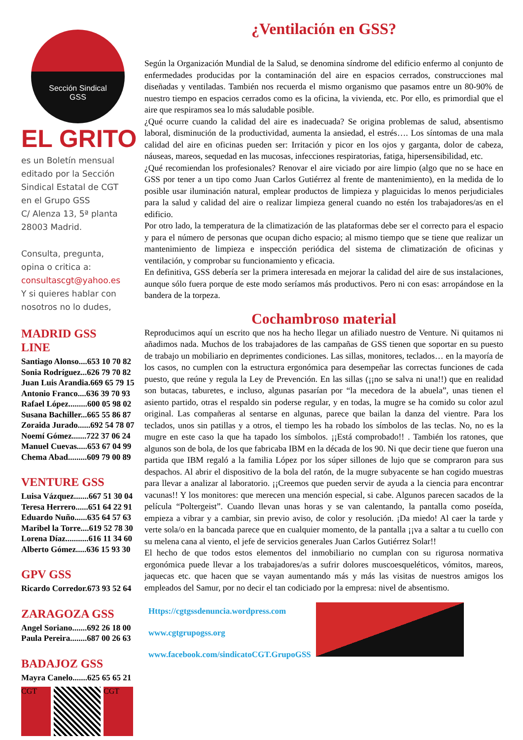Sección Sindical
GSS
EL GRITO
es un Boletín mensual
editado por la Sección
Sindical Estatal de CGT
en el Grupo GSS
C/ Alenza 13, 5ª planta
28003 Madrid.
Consulta, pregunta,
opina o critica a:
consultascgt@yahoo.es
Y si quieres hablar con
nosotros no lo dudes,
MADRID GSS
LINE
Santiago Alonso....653 10 70 82
Sonia Rodríguez...626 79 70 82
Juan Luis Arandia.669 65 79 15
Antonio Franco....636 39 70 93
Rafael López.........600 05 98 02
Susana Bachiller...665 55 86 87
Zoraida Jurado......692 54 78 07
Noemí Gómez.......722 37 06 24
Manuel Cuevas.....653 67 04 99
Chema Abad.........609 79 00 89
VENTURE GSS
Luisa Vázquez.......667 51 30 04
Teresa Herrero......651 64 22 91
Eduardo Nuño......635 64 57 63
Maribel la Torre....619 52 78 30
Lorena Díaz...........616 11 34 60
Alberto Gómez.....636 15 93 30
GPV GSS
Ricardo Corredor.673 93 52 64
ZARAGOZA GSS
Angel Soriano.......692 26 18 00
Paula Pereira........687 00 26 63
BADAJOZ GSS
Mayra Canelo.......625 65 65 21
CGT CGT
¿Ventilación en GSS?
Según la Organización Mundial de la Salud, se denomina síndrome del edificio enfermo al conjunto de enfermedades producidas por la contaminación del aire en espacios cerrados, construcciones mal diseñadas y ventiladas. También nos recuerda el mismo organismo que pasamos entre un 80-90% de nuestro tiempo en espacios cerrados como es la oficina, la vivienda, etc. Por ello, es primordial que el aire que respiramos sea lo más saludable posible.
¿Qué ocurre cuando la calidad del aire es inadecuada? Se origina problemas de salud, absentismo laboral, disminución de la productividad, aumenta la ansiedad, el estrés…. Los síntomas de una mala calidad del aire en oficinas pueden ser: Irritación y picor en los ojos y garganta, dolor de cabeza, náuseas, mareos, sequedad en las mucosas, infecciones respiratorias, fatiga, hipersensibilidad, etc.
¿Qué recomiendan los profesionales? Renovar el aire viciado por aire limpio (algo que no se hace en GSS por tener a un tipo como Juan Carlos Gutiérrez al frente de mantenimiento), en la medida de lo posible usar iluminación natural, emplear productos de limpieza y plaguicidas lo menos perjudiciales para la salud y calidad del aire o realizar limpieza general cuando no estén los trabajadores/as en el edificio.
Por otro lado, la temperatura de la climatización de las plataformas debe ser el correcto para el espacio y para el número de personas que ocupan dicho espacio; al mismo tiempo que se tiene que realizar un mantenimiento de limpieza e inspección periódica del sistema de climatización de oficinas y ventilación, y comprobar su funcionamiento y eficacia.
En definitiva, GSS debería ser la primera interesada en mejorar la calidad del aire de sus instalaciones, aunque sólo fuera porque de este modo seríamos más productivos. Pero ni con esas: arropándose en la bandera de la torpeza.
Cochambroso material
Reproducimos aquí un escrito que nos ha hecho llegar un afiliado nuestro de Venture. Ni quitamos ni añadimos nada. Muchos de los trabajadores de las campañas de GSS tienen que soportar en su puesto de trabajo un mobiliario en deprimentes condiciones. Las sillas, monitores, teclados… en la mayoría de los casos, no cumplen con la estructura ergonómica para desempeñar las correctas funciones de cada puesto, que reúne y regula la Ley de Prevención. En las sillas (¡¡no se salva ni una!!) que en realidad son butacas, taburetes, e incluso, algunas pasarían por “la mecedora de la abuela”, unas tienen el asiento partido, otras el respaldo sin poderse regular, y en todas, la mugre se ha comido su color azul original. Las compañeras al sentarse en algunas, parece que bailan la danza del vientre. Para los teclados, unos sin patillas y a otros, el tiempo les ha robado los símbolos de las teclas. No, no es la mugre en este caso la que ha tapado los símbolos. ¡¡Está comprobado!! . También los ratones, que algunos son de bola, de los que fabricaba IBM en la década de los 90. Ni que decir tiene que fueron una partida que IBM regaló a la familia López por los súper sillones de lujo que se compraron para sus despachos. Al abrir el dispositivo de la bola del ratón, de la mugre subyacente se han cogido muestras para llevar a analizar al laboratorio. ¡¡Creemos que pueden servir de ayuda a la ciencia para encontrar vacunas!! Y los monitores: que merecen una mención especial, si cabe. Algunos parecen sacados de la película “Poltergeist”. Cuando llevan unas horas y se van calentando, la pantalla como poseída, empieza a vibrar y a cambiar, sin previo aviso, de color y resolución. ¡Da miedo! Al caer la tarde y verte sola/o en la bancada parece que en cualquier momento, de la pantalla ¡¡va a saltar a tu cuello con su melena cana al viento, el jefe de servicios generales Juan Carlos Gutiérrez Solar!!
El hecho de que todos estos elementos del inmobiliario no cumplan con su rigurosa normativa ergonómica puede llevar a los trabajadores/as a sufrir dolores muscoesqueléticos, vómitos, mareos, jaquecas etc. que hacen que se vayan aumentando más y más las visitas de nuestros amigos los empleados del Samur, por no decir el tan codiciado por la empresa: nivel de absentismo.
Https://cgtgssdenuncia.wordpress.com
www.cgtgrupogss.org
www.facebook.com/sindicatoCGT.GrupoGSS